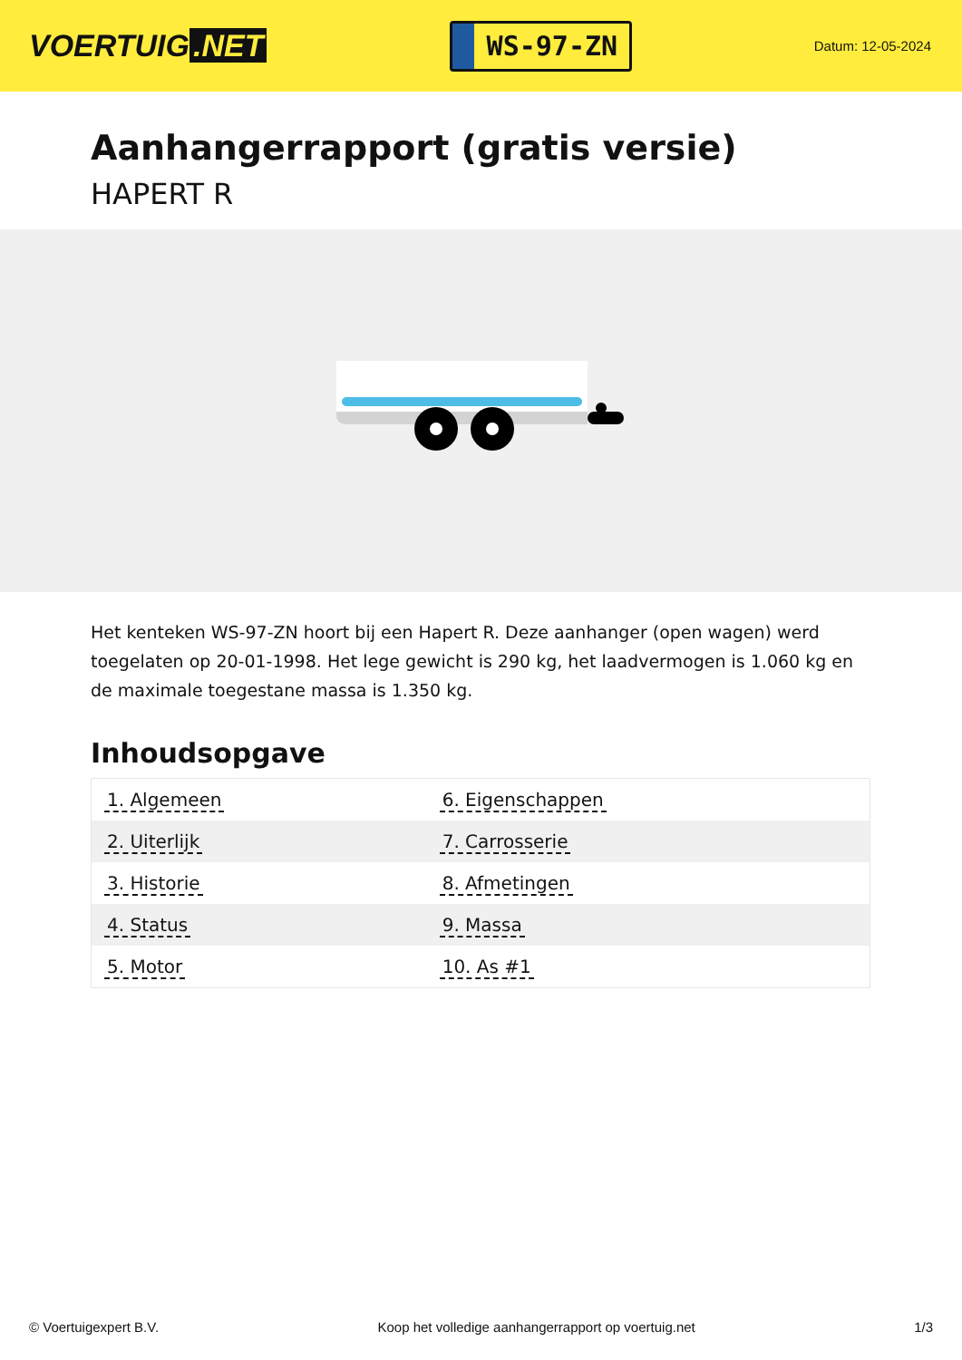VOERTUIG.NET
WS-97-ZN
Datum: 12-05-2024
Aanhangerrapport (gratis versie)
HAPERT R
Het kenteken WS-97-ZN hoort bij een Hapert R. Deze aanhanger (open wagen) werd toegelaten op 20-01-1998. Het lege gewicht is 290 kg, het laadvermogen is 1.060 kg en de maximale toegestane massa is 1.350 kg.
Inhoudsopgave
| 1. Algemeen | 6. Eigenschappen |
| 2. Uiterlijk | 7. Carrosserie |
| 3. Historie | 8. Afmetingen |
| 4. Status | 9. Massa |
| 5. Motor | 10. As #1 |
© Voertuigexpert B.V. Koop het volledige aanhangerrapport op voertuig.net 1/3